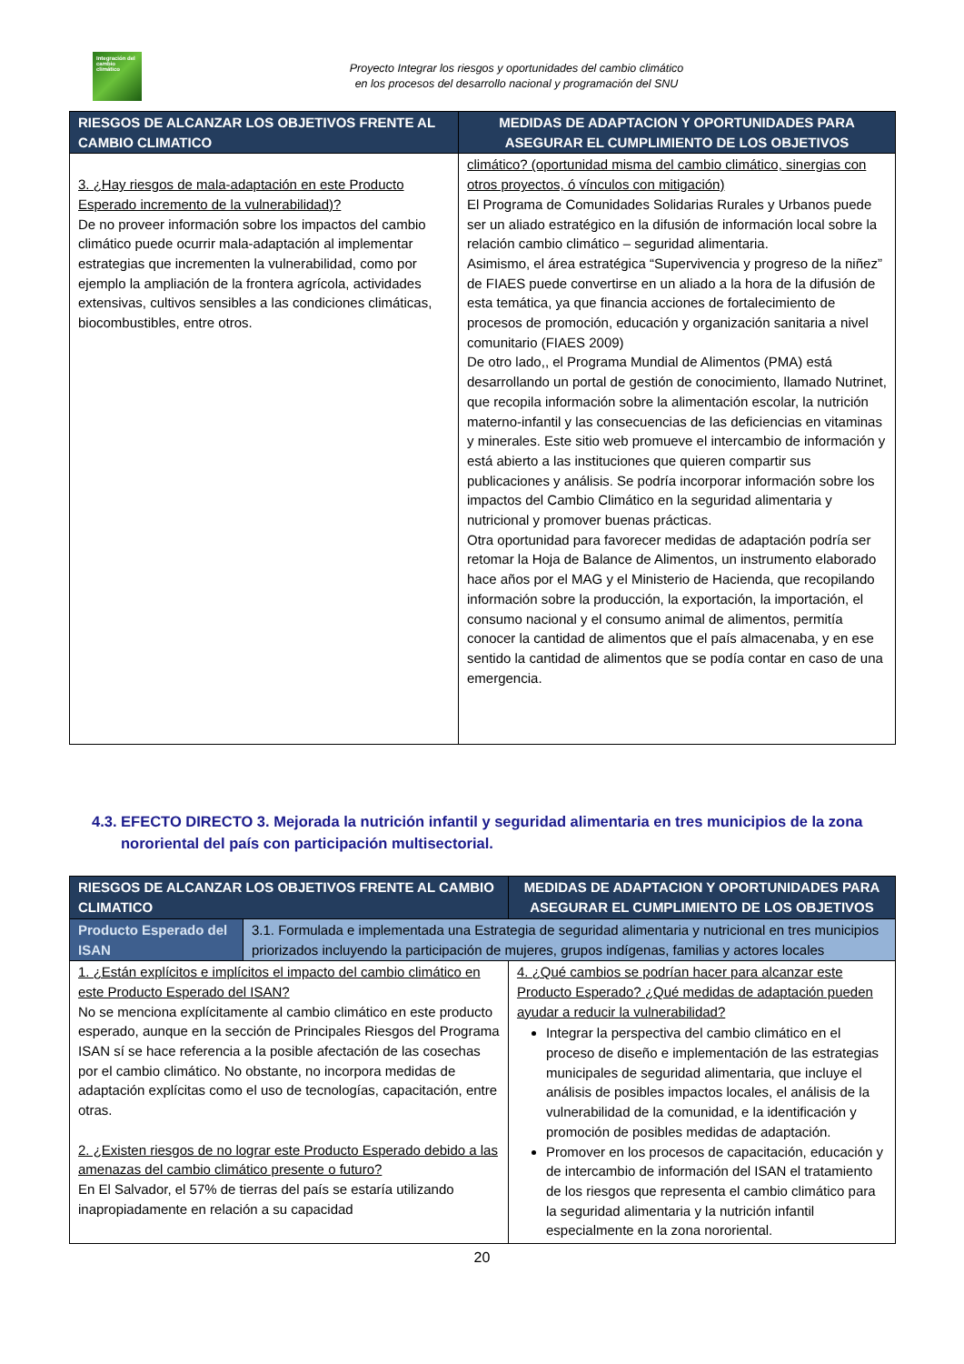Integración del cambio climático
Proyecto Integrar los riesgos y oportunidades del cambio climático
en los procesos del desarrollo nacional y programación del SNU
| RIESGOS DE ALCANZAR LOS OBJETIVOS FRENTE AL CAMBIO CLIMATICO | MEDIDAS DE ADAPTACION Y OPORTUNIDADES PARA ASEGURAR EL CUMPLIMIENTO DE LOS OBJETIVOS |
| --- | --- |
| 3. ¿Hay riesgos de mala-adaptación en este Producto Esperado incremento de la vulnerabilidad)? De no proveer información sobre los impactos del cambio climático puede ocurrir mala-adaptación al implementar estrategias que incrementen la vulnerabilidad, como por ejemplo la ampliación de la frontera agrícola, actividades extensivas, cultivos sensibles a las condiciones climáticas, biocombustibles, entre otros. | climático? (oportunidad misma del cambio climático, sinergias con otros proyectos, ó vínculos con mitigación) El Programa de Comunidades Solidarias Rurales y Urbanos puede ser un aliado estratégico en la difusión de información local sobre la relación cambio climático – seguridad alimentaria. Asimismo, el área estratégica “Supervivencia y progreso de la niñez” de FIAES puede convertirse en un aliado a la hora de la difusión de esta temática, ya que financia acciones de fortalecimiento de procesos de promoción, educación y organización sanitaria a nivel comunitario (FIAES 2009) De otro lado,, el Programa Mundial de Alimentos (PMA) está desarrollando un portal de gestión de conocimiento, llamado Nutrinet, que recopila información sobre la alimentación escolar, la nutrición materno-infantil y las consecuencias de las deficiencias en vitaminas y minerales. Este sitio web promueve el intercambio de información y está abierto a las instituciones que quieren compartir sus publicaciones y análisis. Se podría incorporar información sobre los impactos del Cambio Climático en la seguridad alimentaria y nutricional y promover buenas prácticas. Otra oportunidad para favorecer medidas de adaptación podría ser retomar la Hoja de Balance de Alimentos, un instrumento elaborado hace años por el MAG y el Ministerio de Hacienda, que recopilando información sobre la producción, la exportación, la importación, el consumo nacional y el consumo animal de alimentos, permitía conocer la cantidad de alimentos que el país almacenaba, y en ese sentido la cantidad de alimentos que se podía contar en caso de una emergencia. |
4.3. EFECTO DIRECTO 3. Mejorada la nutrición infantil y seguridad alimentaria en tres municipios de la zona nororiental del país con participación multisectorial.
| RIESGOS DE ALCANZAR LOS OBJETIVOS FRENTE AL CAMBIO CLIMATICO | | MEDIDAS DE ADAPTACION Y OPORTUNIDADES PARA ASEGURAR EL CUMPLIMIENTO DE LOS OBJETIVOS |
| --- | --- | --- |
| Producto Esperado del ISAN | 3.1. Formulada e implementada una Estrategia de seguridad alimentaria y nutricional en tres municipios priorizados incluyendo la participación de mujeres, grupos indígenas, familias y actores locales | |
| 1. ¿Están explícitos e implícitos el impacto del cambio climático en este Producto Esperado del ISAN? No se menciona explícitamente al cambio climático en este producto esperado, aunque en la sección de Principales Riesgos del Programa ISAN sí se hace referencia a la posible afectación de las cosechas por el cambio climático. No obstante, no incorpora medidas de adaptación explícitas como el uso de tecnologías, capacitación, entre otras. 2. ¿Existen riesgos de no lograr este Producto Esperado debido a las amenazas del cambio climático presente o futuro? En El Salvador, el 57% de tierras del país se estaría utilizando inapropiadamente en relación a su capacidad | | 4. ¿Qué cambios se podrían hacer para alcanzar este Producto Esperado? ¿Qué medidas de adaptación pueden ayudar a reducir la vulnerabilidad? Integrar la perspectiva del cambio climático en el proceso de diseño e implementación de las estrategias municipales de seguridad alimentaria, que incluye el análisis de posibles impactos locales, el análisis de la vulnerabilidad de la comunidad, e la identificación y promoción de posibles medidas de adaptación. Promover en los procesos de capacitación, educación y de intercambio de información del ISAN el tratamiento de los riesgos que representa el cambio climático para la seguridad alimentaria y la nutrición infantil especialmente en la zona nororiental. |
20